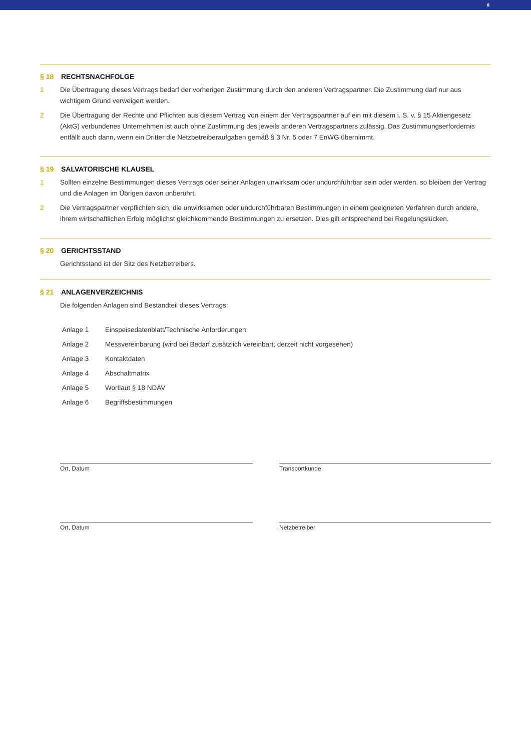8
§ 18 RECHTSNACHFOLGE
1 Die Übertragung dieses Vertrags bedarf der vorherigen Zustimmung durch den anderen Vertragspartner. Die Zustimmung darf nur aus wichtigem Grund verweigert werden.
2 Die Übertragung der Rechte und Pflichten aus diesem Vertrag von einem der Vertragspartner auf ein mit diesem i. S. v. § 15 Aktiengesetz (AktG) verbundenes Unternehmen ist auch ohne Zustimmung des jeweils anderen Vertragspartners zulässig. Das Zustimmungserfordernis entfällt auch dann, wenn ein Dritter die Netzbetreiberaufgaben gemäß § 3 Nr. 5 oder 7 EnWG übernimmt.
§ 19 SALVATORISCHE KLAUSEL
1 Sollten einzelne Bestimmungen dieses Vertrags oder seiner Anlagen unwirksam oder undurchführbar sein oder werden, so bleiben der Vertrag und die Anlagen im Übrigen davon unberührt.
2 Die Vertragspartner verpflichten sich, die unwirksamen oder undurchführbaren Bestimmungen in einem geeigneten Verfahren durch andere, ihrem wirtschaftlichen Erfolg möglichst gleichkommende Bestimmungen zu ersetzen. Dies gilt entsprechend bei Regelungslücken.
§ 20 GERICHTSSTAND
Gerichtsstand ist der Sitz des Netzbetreibers.
§ 21 ANLAGENVERZEICHNIS
Die folgenden Anlagen sind Bestandteil dieses Vertrags:
Anlage 1 Einspeisedatenblatt/Technische Anforderungen
Anlage 2 Messvereinbarung (wird bei Bedarf zusätzlich vereinbart; derzeit nicht vorgesehen)
Anlage 3 Kontaktdaten
Anlage 4 Abschaltmatrix
Anlage 5 Wortlaut § 18 NDAV
Anlage 6 Begriffsbestimmungen
Ort, Datum Transportkunde
Ort, Datum Netzbetreiber